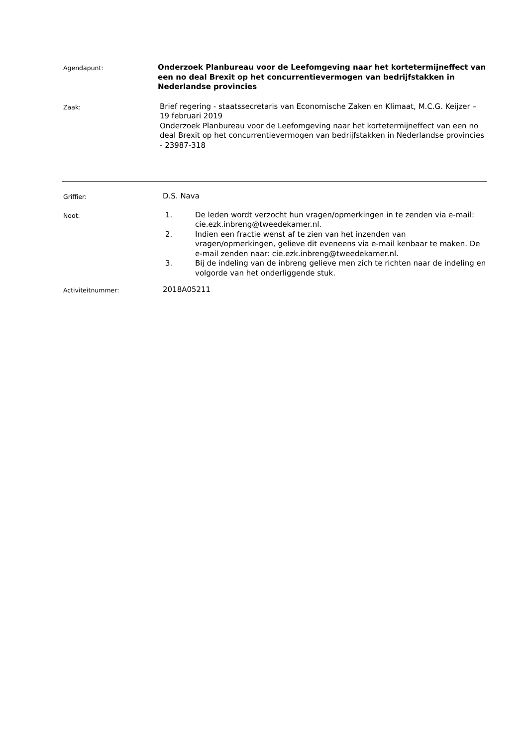Agendapunt:
Onderzoek Planbureau voor de Leefomgeving naar het kortetermijneffect van een no deal Brexit op het concurrentievermogen van bedrijfstakken in Nederlandse provincies
Zaak:
Brief regering - staatssecretaris van Economische Zaken en Klimaat, M.C.G. Keijzer – 19 februari 2019
Onderzoek Planbureau voor de Leefomgeving naar het kortetermijneffect van een no deal Brexit op het concurrentievermogen van bedrijfstakken in Nederlandse provincies - 23987-318
Griffier:
D.S. Nava
Noot:
1. De leden wordt verzocht hun vragen/opmerkingen in te zenden via e-mail: cie.ezk.inbreng@tweedekamer.nl.
2. Indien een fractie wenst af te zien van het inzenden van vragen/opmerkingen, gelieve dit eveneens via e-mail kenbaar te maken. De e-mail zenden naar: cie.ezk.inbreng@tweedekamer.nl.
3. Bij de indeling van de inbreng gelieve men zich te richten naar de indeling en volgorde van het onderliggende stuk.
Activiteitnummer:
2018A05211